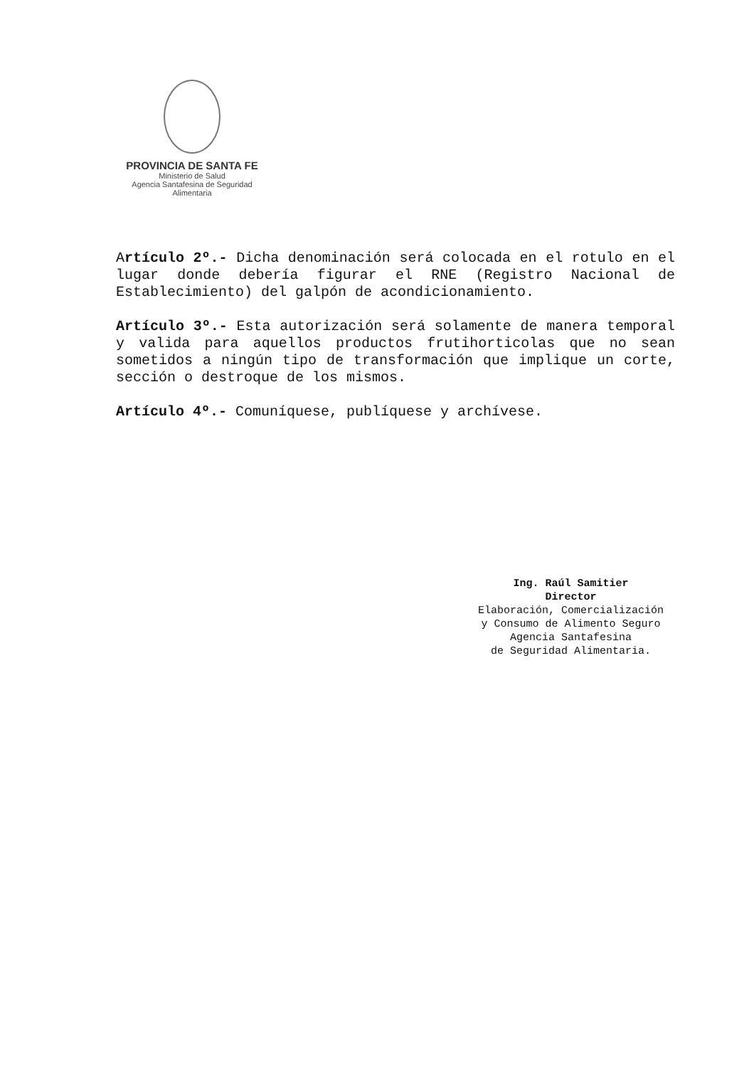PROVINCIA DE SANTA FE
Ministerio de Salud
Agencia Santafesina de Seguridad Alimentaria
Artículo 2º.- Dicha denominación será colocada en el rotulo en el lugar donde debería figurar el RNE (Registro Nacional de Establecimiento) del galpón de acondicionamiento.
Artículo 3º.- Esta autorización será solamente de manera temporal y valida para aquellos productos frutihorticolas que no sean sometidos a ningún tipo de transformación que implique un corte, sección o destroque de los mismos.
Artículo 4º.- Comuníquese, publíquese y archívese.
Ing. Raúl Samitier
Director
Elaboración, Comercialización
y Consumo de Alimento Seguro
Agencia Santafesina
de Seguridad Alimentaria.